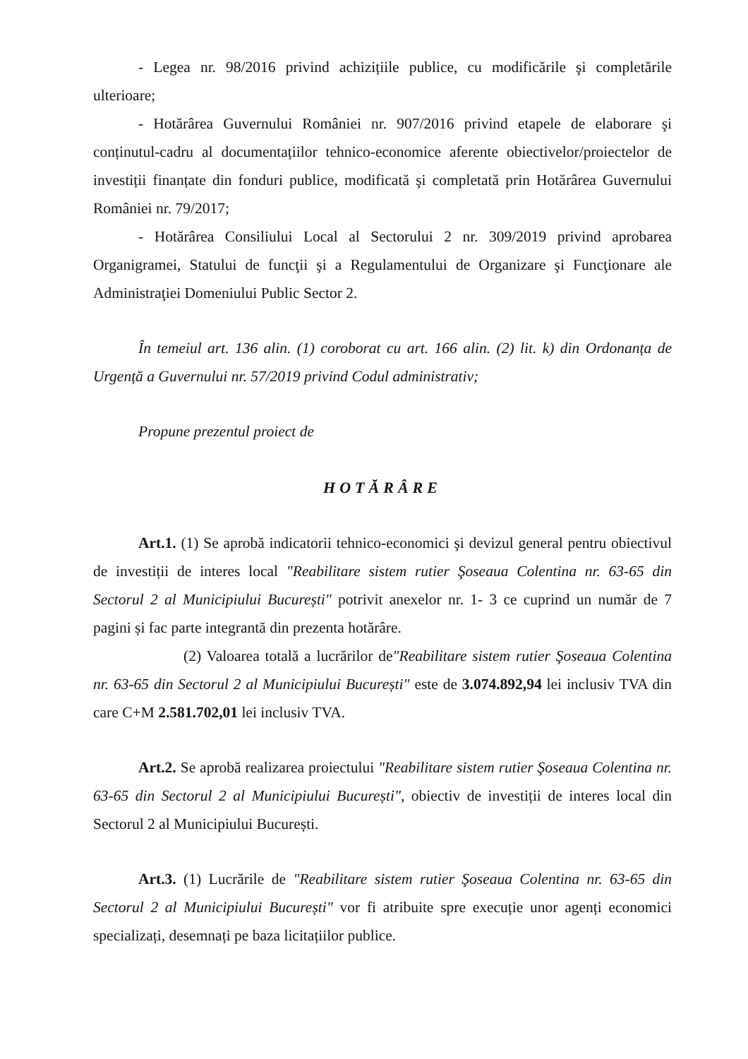- Legea nr. 98/2016 privind achizițiile publice, cu modificările şi completările ulterioare;
- Hotărârea Guvernului României nr. 907/2016 privind etapele de elaborare şi conținutul-cadru al documentațiilor tehnico-economice aferente obiectivelor/proiectelor de investiții finanțate din fonduri publice, modificată şi completată prin Hotărârea Guvernului României nr. 79/2017;
- Hotărârea Consiliului Local al Sectorului 2 nr. 309/2019 privind aprobarea Organigramei, Statului de funcţii şi a Regulamentului de Organizare şi Funcţionare ale Administraţiei Domeniului Public Sector 2.
În temeiul art. 136 alin. (1) coroborat cu art. 166 alin. (2) lit. k) din Ordonanța de Urgență a Guvernului nr. 57/2019 privind Codul administrativ;
Propune prezentul proiect de
HOTĂRÂRE
Art.1. (1) Se aprobă indicatorii tehnico-economici şi devizul general pentru obiectivul de investiții de interes local "Reabilitare sistem rutier Şoseaua Colentina nr. 63-65 din Sectorul 2 al Municipiului București" potrivit anexelor nr. 1- 3 ce cuprind un număr de 7 pagini și fac parte integrantă din prezenta hotărâre.
(2) Valoarea totală a lucrărilor de"Reabilitare sistem rutier Şoseaua Colentina nr. 63-65 din Sectorul 2 al Municipiului București" este de 3.074.892,94 lei inclusiv TVA din care C+M 2.581.702,01 lei inclusiv TVA.
Art.2. Se aprobă realizarea proiectului "Reabilitare sistem rutier Şoseaua Colentina nr. 63-65 din Sectorul 2 al Municipiului București", obiectiv de investiții de interes local din Sectorul 2 al Municipiului București.
Art.3. (1) Lucrările de "Reabilitare sistem rutier Şoseaua Colentina nr. 63-65 din Sectorul 2 al Municipiului București" vor fi atribuite spre execuție unor agenți economici specializați, desemnați pe baza licitațiilor publice.